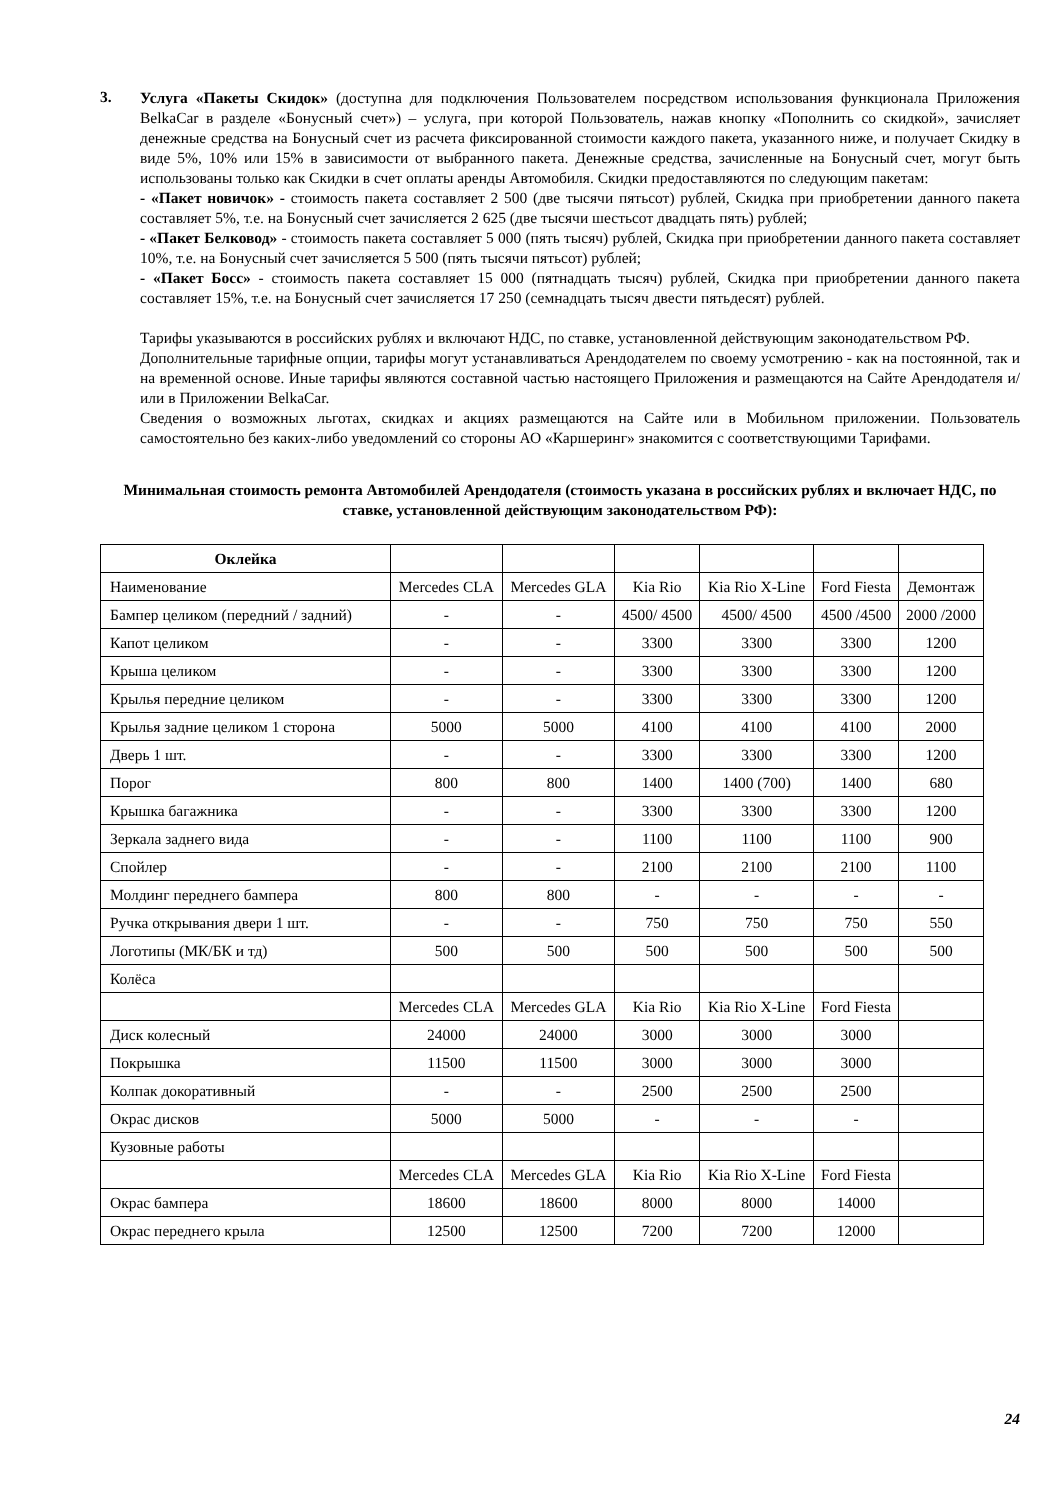3.
Услуга «Пакеты Скидок» (доступна для подключения Пользователем посредством использования функционала Приложения BelkaCar в разделе «Бонусный счет») – услуга, при которой Пользователь, нажав кнопку «Пополнить со скидкой», зачисляет денежные средства на Бонусный счет из расчета фиксированной стоимости каждого пакета, указанного ниже, и получает Скидку в виде 5%, 10% или 15% в зависимости от выбранного пакета. Денежные средства, зачисленные на Бонусный счет, могут быть использованы только как Скидки в счет оплаты аренды Автомобиля. Скидки предоставляются по следующим пакетам:
- «Пакет новичок» - стоимость пакета составляет 2 500 (две тысячи пятьсот) рублей, Скидка при приобретении данного пакета составляет 5%, т.е. на Бонусный счет зачисляется 2 625 (две тысячи шестьсот двадцать пять) рублей;
- «Пакет Белковод» - стоимость пакета составляет 5 000 (пять тысяч) рублей, Скидка при приобретении данного пакета составляет 10%, т.е. на Бонусный счет зачисляется 5 500 (пять тысячи пятьсот) рублей;
- «Пакет Босс» - стоимость пакета составляет 15 000 (пятнадцать тысяч) рублей, Скидка при приобретении данного пакета составляет 15%, т.е. на Бонусный счет зачисляется 17 250 (семнадцать тысяч двести пятьдесят) рублей.
Тарифы указываются в российских рублях и включают НДС, по ставке, установленной действующим законодательством РФ.
Дополнительные тарифные опции, тарифы могут устанавливаться Арендодателем по своему усмотрению - как на постоянной, так и на временной основе. Иные тарифы являются составной частью настоящего Приложения и размещаются на Сайте Арендодателя и/или в Приложении BelkaCar.
Сведения о возможных льготах, скидках и акциях размещаются на Сайте или в Мобильном приложении. Пользователь самостоятельно без каких-либо уведомлений со стороны АО «Каршеринг» знакомится с соответствующими Тарифами.
Минимальная стоимость ремонта Автомобилей Арендодателя (стоимость указана в российских рублях и включает НДС, по ставке, установленной действующим законодательством РФ):
| Оклейка | | | | | | |
| Наименование | Mercedes CLA | Mercedes GLA | Kia Rio | Kia Rio X-Line | Ford Fiesta | Демонтаж |
| Бампер целиком (передний / задний) | - | - | 4500/ 4500 | 4500/ 4500 | 4500 /4500 | 2000 /2000 |
| Капот целиком | - | - | 3300 | 3300 | 3300 | 1200 |
| Крыша целиком | - | - | 3300 | 3300 | 3300 | 1200 |
| Крылья передние целиком | - | - | 3300 | 3300 | 3300 | 1200 |
| Крылья задние целиком 1 сторона | 5000 | 5000 | 4100 | 4100 | 4100 | 2000 |
| Дверь 1 шт. | - | - | 3300 | 3300 | 3300 | 1200 |
| Порог | 800 | 800 | 1400 | 1400 (700) | 1400 | 680 |
| Крышка багажника | - | - | 3300 | 3300 | 3300 | 1200 |
| Зеркала заднего вида | - | - | 1100 | 1100 | 1100 | 900 |
| Спойлер | - | - | 2100 | 2100 | 2100 | 1100 |
| Молдинг переднего бампера | 800 | 800 | - | - | - | - |
| Ручка открывания двери 1 шт. | - | - | 750 | 750 | 750 | 550 |
| Логотипы (МК/БК и тд) | 500 | 500 | 500 | 500 | 500 | 500 |
| Колёса | | | | | | |
| | Mercedes CLA | Mercedes GLA | Kia Rio | Kia Rio X-Line | Ford Fiesta | |
| Диск колесный | 24000 | 24000 | 3000 | 3000 | 3000 | |
| Покрышка | 11500 | 11500 | 3000 | 3000 | 3000 | |
| Колпак докоративный | - | - | 2500 | 2500 | 2500 | |
| Окрас дисков | 5000 | 5000 | - | - | - | |
| Кузовные работы | | | | | | |
| | Mercedes CLA | Mercedes GLA | Kia Rio | Kia Rio X-Line | Ford Fiesta | |
| Окрас бампера | 18600 | 18600 | 8000 | 8000 | 14000 | |
| Окрас переднего крыла | 12500 | 12500 | 7200 | 7200 | 12000 | |
24